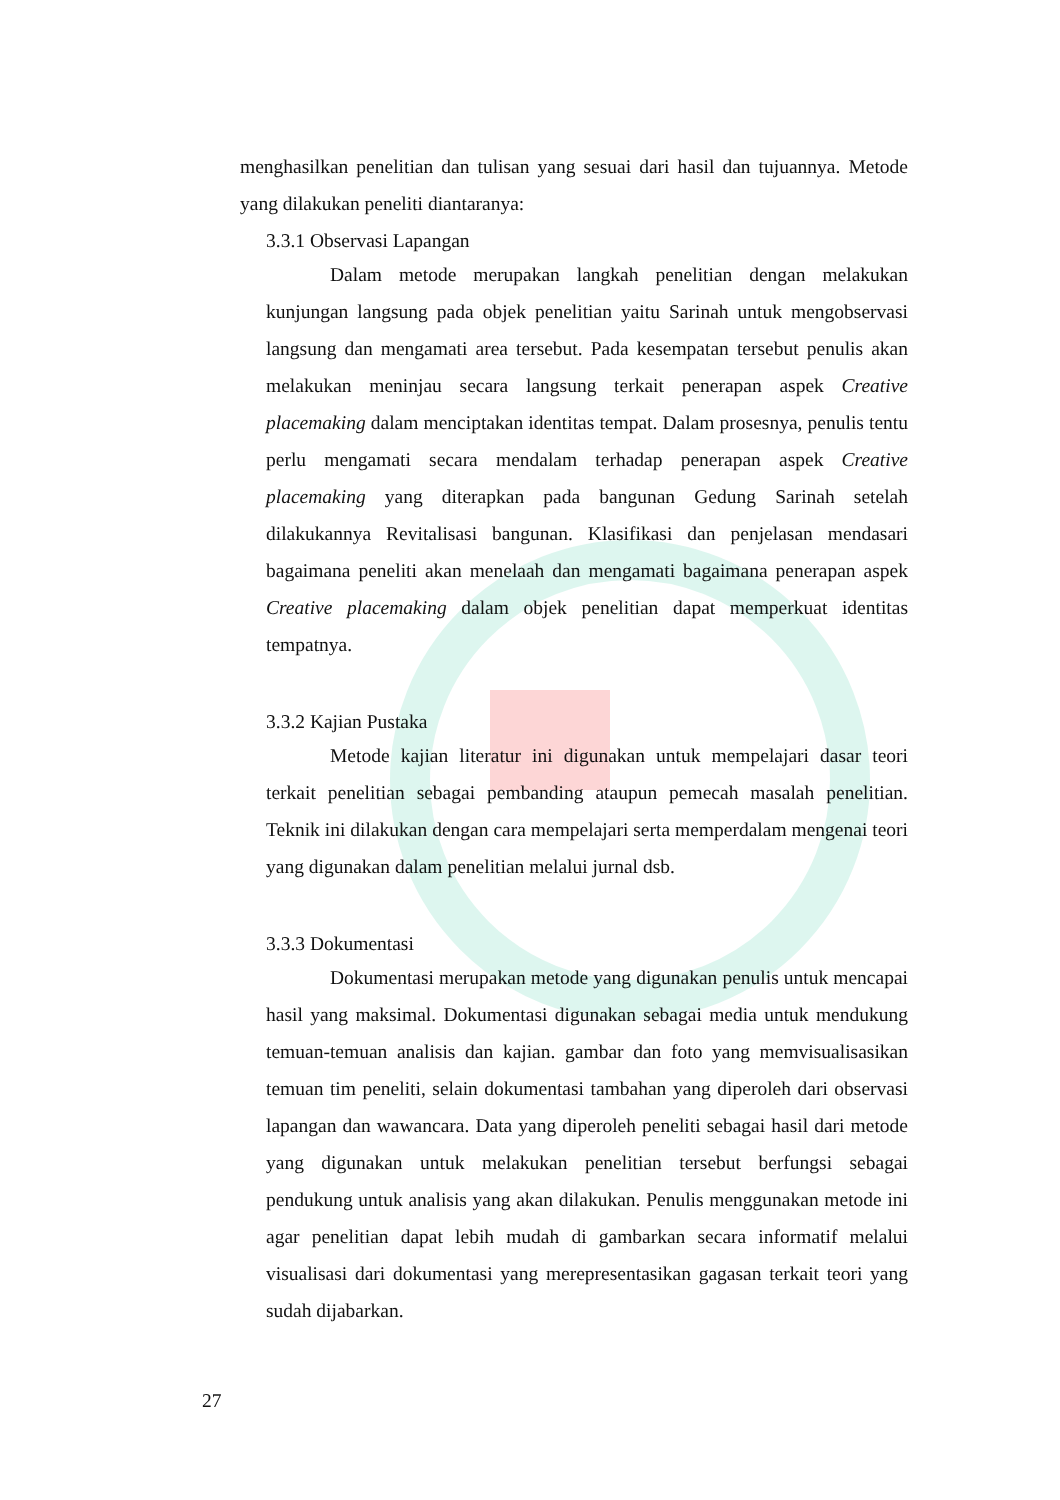menghasilkan penelitian dan tulisan yang sesuai dari hasil dan tujuannya. Metode yang dilakukan peneliti diantaranya:
3.3.1 Observasi Lapangan
Dalam metode merupakan langkah penelitian dengan melakukan kunjungan langsung pada objek penelitian yaitu Sarinah untuk mengobservasi langsung dan mengamati area tersebut. Pada kesempatan tersebut penulis akan melakukan meninjau secara langsung terkait penerapan aspek Creative placemaking dalam menciptakan identitas tempat. Dalam prosesnya, penulis tentu perlu mengamati secara mendalam terhadap penerapan aspek Creative placemaking yang diterapkan pada bangunan Gedung Sarinah setelah dilakukannya Revitalisasi bangunan. Klasifikasi dan penjelasan mendasari bagaimana peneliti akan menelaah dan mengamati bagaimana penerapan aspek Creative placemaking dalam objek penelitian dapat memperkuat identitas tempatnya.
3.3.2 Kajian Pustaka
Metode kajian literatur ini digunakan untuk mempelajari dasar teori terkait penelitian sebagai pembanding ataupun pemecah masalah penelitian. Teknik ini dilakukan dengan cara mempelajari serta memperdalam mengenai teori yang digunakan dalam penelitian melalui jurnal dsb.
3.3.3 Dokumentasi
Dokumentasi merupakan metode yang digunakan penulis untuk mencapai hasil yang maksimal. Dokumentasi digunakan sebagai media untuk mendukung temuan-temuan analisis dan kajian. gambar dan foto yang memvisualisasikan temuan tim peneliti, selain dokumentasi tambahan yang diperoleh dari observasi lapangan dan wawancara. Data yang diperoleh peneliti sebagai hasil dari metode yang digunakan untuk melakukan penelitian tersebut berfungsi sebagai pendukung untuk analisis yang akan dilakukan. Penulis menggunakan metode ini agar penelitian dapat lebih mudah di gambarkan secara informatif melalui visualisasi dari dokumentasi yang merepresentasikan gagasan terkait teori yang sudah dijabarkan.
27